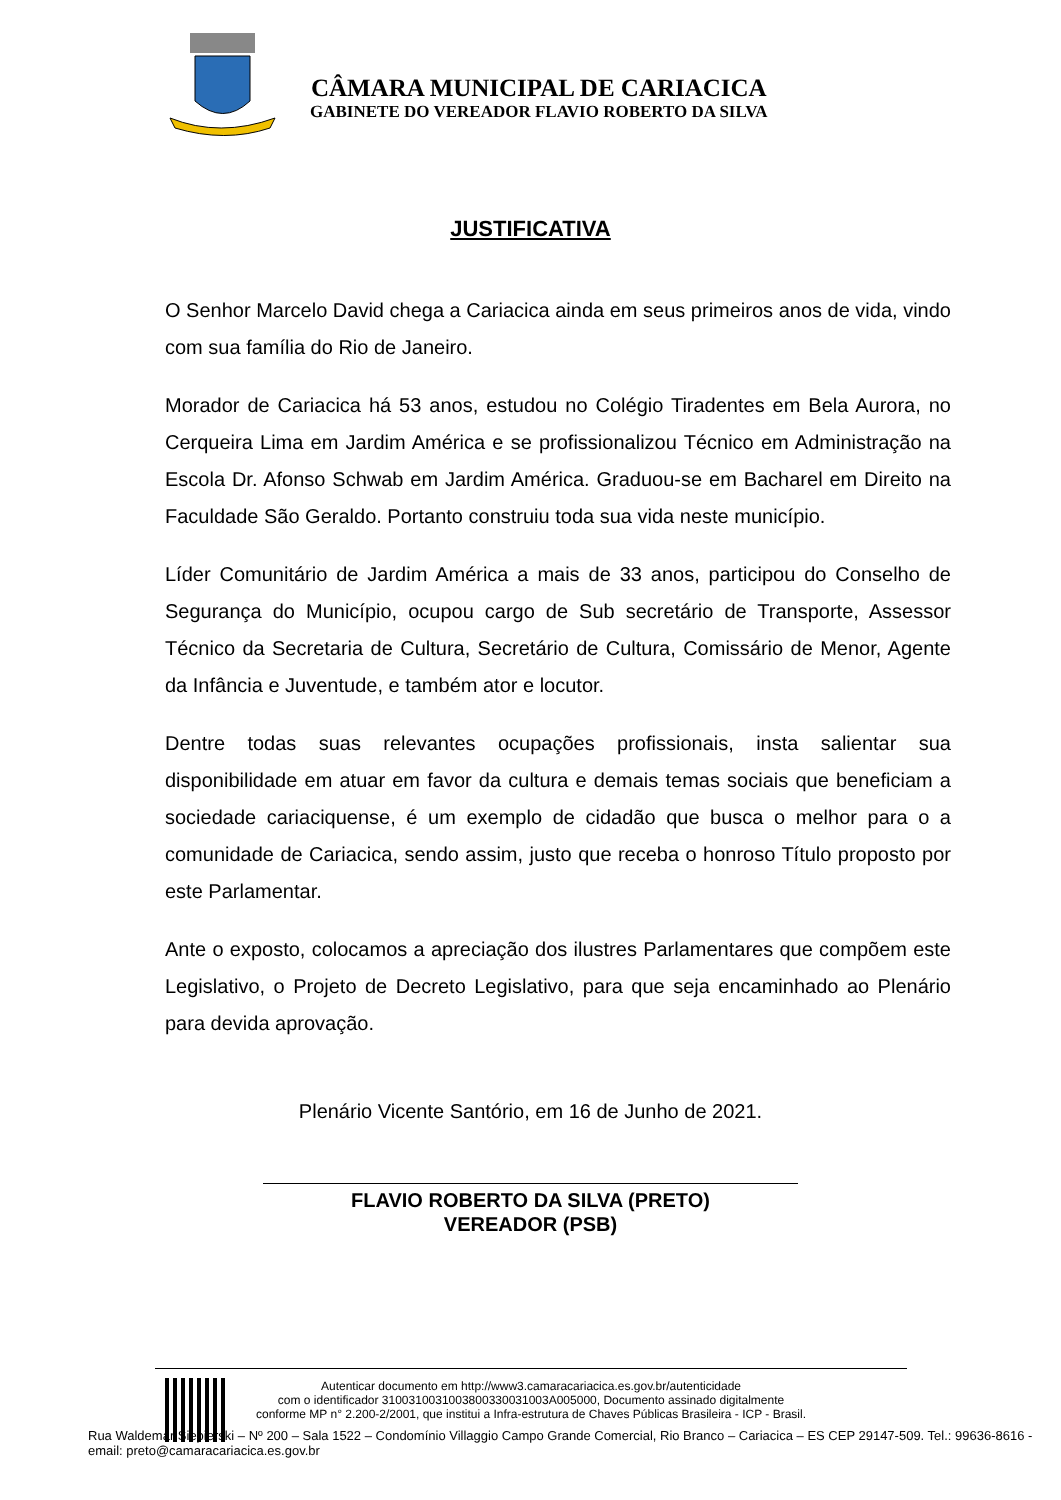CÂMARA MUNICIPAL DE CARIACICA
GABINETE DO VEREADOR FLAVIO ROBERTO DA SILVA
JUSTIFICATIVA
O Senhor Marcelo David chega a Cariacica ainda em seus primeiros anos de vida, vindo com sua família do Rio de Janeiro.
Morador de Cariacica há 53 anos, estudou no Colégio Tiradentes em Bela Aurora, no Cerqueira Lima em Jardim América e se profissionalizou Técnico em Administração na Escola Dr. Afonso Schwab em Jardim América. Graduou-se em Bacharel em Direito na Faculdade São Geraldo. Portanto construiu toda sua vida neste município.
Líder Comunitário de Jardim América a mais de 33 anos, participou do Conselho de Segurança do Município, ocupou cargo de Sub secretário de Transporte, Assessor Técnico da Secretaria de Cultura, Secretário de Cultura, Comissário de Menor, Agente da Infância e Juventude, e também ator e locutor.
Dentre todas suas relevantes ocupações profissionais, insta salientar sua disponibilidade em atuar em favor da cultura e demais temas sociais que beneficiam a sociedade cariaciquense, é um exemplo de cidadão que busca o melhor para o a comunidade de Cariacica, sendo assim, justo que receba o honroso Título proposto por este Parlamentar.
Ante o exposto, colocamos a apreciação dos ilustres Parlamentares que compõem este Legislativo, o Projeto de Decreto Legislativo, para que seja encaminhado ao Plenário para devida aprovação.
Plenário Vicente Santório, em 16 de Junho de 2021.
FLAVIO ROBERTO DA SILVA (PRETO)
VEREADOR (PSB)
Autenticar documento em http://www3.camaracariacica.es.gov.br/autenticidade
com o identificador 3100310031003800330031003A005000, Documento assinado digitalmente
conforme MP n° 2.200-2/2001, que institui a Infra-estrutura de Chaves Públicas Brasileira - ICP - Brasil.
Rua Waldemar Siepierski – Nº 200 – Sala 1522 – Condomínio Villaggio Campo Grande Comercial, Rio Branco – Cariacica – ES CEP 29147-509. Tel.: 99636-8616 - email: preto@camaracariacica.es.gov.br